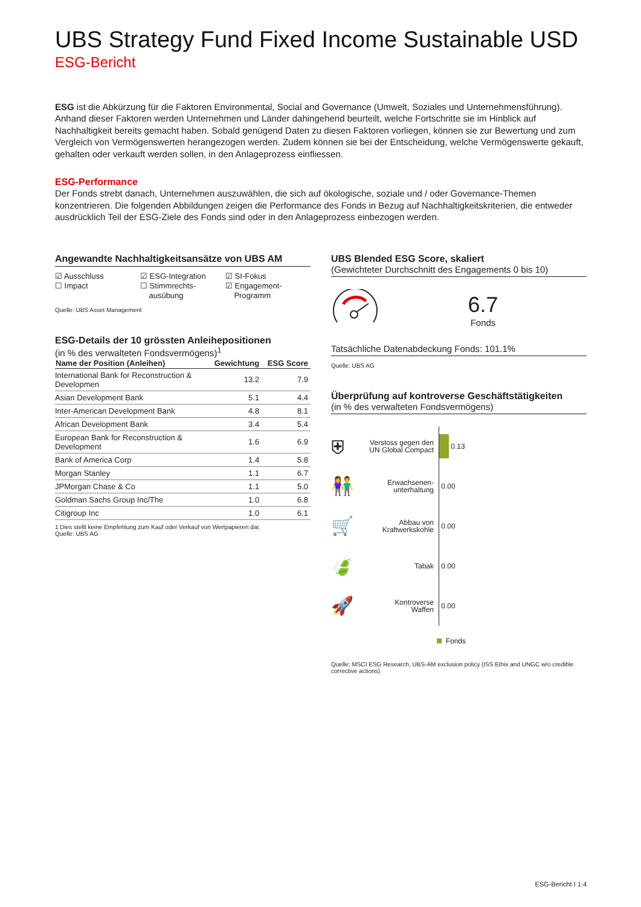UBS Strategy Fund Fixed Income Sustainable USD
ESG-Bericht
ESG ist die Abkürzung für die Faktoren Environmental, Social and Governance (Umwelt, Soziales und Unternehmensführung). Anhand dieser Faktoren werden Unternehmen und Länder dahingehend beurteilt, welche Fortschritte sie im Hinblick auf Nachhaltigkeit bereits gemacht haben. Sobald genügend Daten zu diesen Faktoren vorliegen, können sie zur Bewertung und zum Vergleich von Vermögenswerten herangezogen werden. Zudem können sie bei der Entscheidung, welche Vermögenswerte gekauft, gehalten oder verkauft werden sollen, in den Anlageprozess einfliessen.
ESG-Performance
Der Fonds strebt danach, Unternehmen auszuwählen, die sich auf ökologische, soziale und / oder Governance-Themen konzentrieren. Die folgenden Abbildungen zeigen die Performance des Fonds in Bezug auf Nachhaltigkeitskriterien, die entweder ausdrücklich Teil der ESG-Ziele des Fonds sind oder in den Anlageprozess einbezogen werden.
Angewandte Nachhaltigkeitsansätze von UBS AM
☑ Ausschluss
☐ Impact
☑ ESG-Integration
☐ Stimmrechts-
ausübung
☑ SI-Fokus
☑ Engagement-
Programm
Quelle: UBS Asset Management
ESG-Details der 10 grössten Anleihepositionen
(in % des verwalteten Fondsvermögens)<sup>1</sup>
| Name der Position (Anleihen) | Gewichtung | ESG Score |
| --- | --- | --- |
| International Bank for Reconstruction & Developmen | 13.2 | 7.9 |
| Asian Development Bank | 5.1 | 4.4 |
| Inter-American Development Bank | 4.8 | 8.1 |
| African Development Bank | 3.4 | 5.4 |
| European Bank for Reconstruction & Development | 1.6 | 6.9 |
| Bank of America Corp | 1.4 | 5.8 |
| Morgan Stanley | 1.1 | 6.7 |
| JPMorgan Chase & Co | 1.1 | 5.0 |
| Goldman Sachs Group Inc/The | 1.0 | 6.8 |
| Citigroup Inc | 1.0 | 6.1 |
1 Dies stellt keine Empfehlung zum Kauf oder Verkauf von Wertpapieren dar.
Quelle: UBS AG
UBS Blended ESG Score, skaliert
(Gewichteter Durchschnitt des Engagements 0 bis 10)
6.7
Fonds
Tatsächliche Datenabdeckung Fonds: 101.1%
Quelle: UBS AG
Überprüfung auf kontroverse Geschäftstätigkeiten
(in % des verwalteten Fondsvermögens)
⛨ Verstoss gegen den UN Global Compact
0.13
👫 Erwachsenen-
unterhaltung
0.00
🛒 Abbau von
Kraftwerkskohle
0.00
🍃 Tabak
0.00
🚀 Kontroverse
Waffen
0.00
Fonds
Quelle: MSCI ESG Research, UBS-AM exclusion policy (ISS Ethix and UNGC w/o credible corrective actions)
ESG-Bericht I 1:4